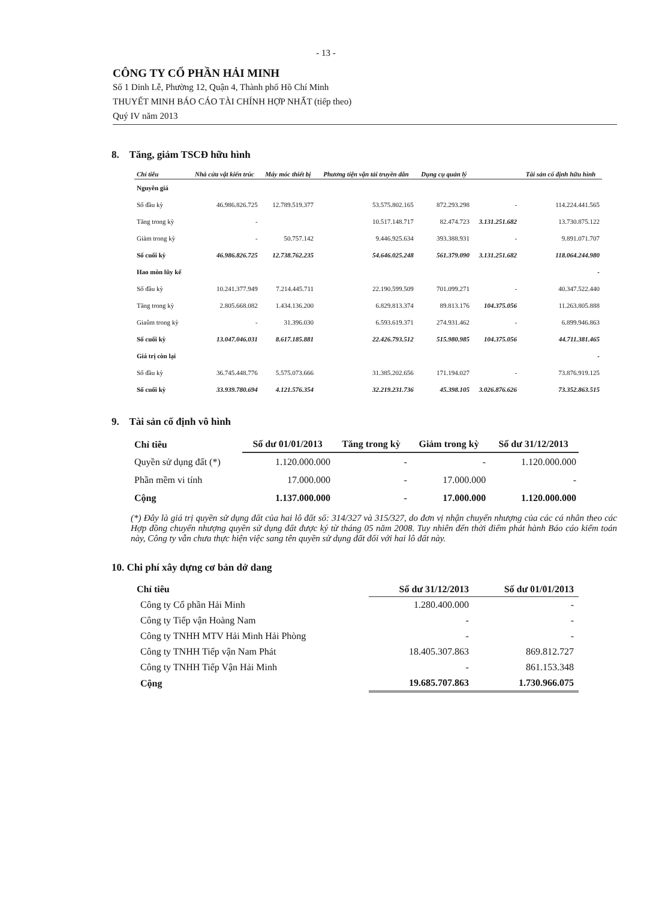- 13 -
CÔNG TY CỔ PHẦN HẢI MINH
Số 1 Dinh Lễ, Phường 12, Quận 4, Thành phố Hồ Chí Minh
THUYẾT MINH BÁO CÁO TÀI CHÍNH HỢP NHẤT (tiếp theo)
Quý IV năm 2013
8. Tăng, giảm TSCĐ hữu hình
| Chỉ tiêu | Nhà cửa vật kiến trúc | Máy móc thiết bị | Phương tiện vận tải truyền dẫn | Dụng cụ quản lý | | Tài sản cố định hữu hình |
| --- | --- | --- | --- | --- | --- | --- |
| Nguyên giá | | | | | | |
| Số đầu kỳ | 46.986.826.725 | 12.789.519.377 | 53.575.802.165 | 872.293.298 | - | 114.224.441.565 |
| Tăng trong kỳ | - | | 10.517.148.717 | 82.474.723 | 3.131.251.682 | 13.730.875.122 |
| Giảm trong kỳ | - | 50.757.142 | 9.446.925.634 | 393.388.931 | - | 9.891.071.707 |
| Số cuối kỳ | 46.986.826.725 | 12.738.762.235 | 54.646.025.248 | 561.379.090 | 3.131.251.682 | 118.064.244.980 |
| Hao mòn lũy kế | | | | | | - |
| Số đầu kỳ | 10.241.377.949 | 7.214.445.711 | 22.190.599.509 | 701.099.271 | - | 40.347.522.440 |
| Tăng trong kỳ | 2.805.668.082 | 1.434.136.200 | 6.829.813.374 | 89.813.176 | 104.375.056 | 11.263.805.888 |
| Giaûm trong kỳ | - | 31.396.030 | 6.593.619.371 | 274.931.462 | - | 6.899.946.863 |
| Số cuối kỳ | 13.047.046.031 | 8.617.185.881 | 22.426.793.512 | 515.980.985 | 104.375.056 | 44.711.381.465 |
| Giá trị còn lại | | | | | | - |
| Số đầu kỳ | 36.745.448.776 | 5.575.073.666 | 31.385.202.656 | 171.194.027 | - | 73.876.919.125 |
| Số cuối kỳ | 33.939.780.694 | 4.121.576.354 | 32.219.231.736 | 45.398.105 | 3.026.876.626 | 73.352.863.515 |
9. Tài sản cố định vô hình
| Chỉ tiêu | Số dư 01/01/2013 | Tăng trong kỳ | Giảm trong kỳ | Số dư 31/12/2013 |
| --- | --- | --- | --- | --- |
| Quyền sử dụng đất (*) | 1.120.000.000 | - | - | 1.120.000.000 |
| Phần mềm vi tính | 17.000.000 | - | 17.000.000 | - |
| Cộng | 1.137.000.000 | - | 17.000.000 | 1.120.000.000 |
(*) Đây là giá trị quyền sử dụng đất của hai lô đất số: 314/327 và 315/327, do đơn vị nhận chuyển nhượng của các cá nhân theo các Hợp đồng chuyển nhượng quyền sử dụng đất được ký từ tháng 05 năm 2008. Tuy nhiên đến thời điểm phát hành Báo cáo kiểm toán này, Công ty vẫn chưa thực hiện việc sang tên quyền sử dụng đất đối với hai lô đất này.
10. Chi phí xây dựng cơ bản dở dang
| Chỉ tiêu | Số dư 31/12/2013 | Số dư 01/01/2013 |
| --- | --- | --- |
| Công ty Cổ phần Hải Minh | 1.280.400.000 | - |
| Công ty Tiếp vận Hoàng Nam | - | - |
| Công ty TNHH MTV Hải Minh Hải Phòng | - | - |
| Công ty TNHH Tiếp vận Nam Phát | 18.405.307.863 | 869.812.727 |
| Công ty TNHH Tiếp Vận Hải Minh | - | 861.153.348 |
| Cộng | 19.685.707.863 | 1.730.966.075 |